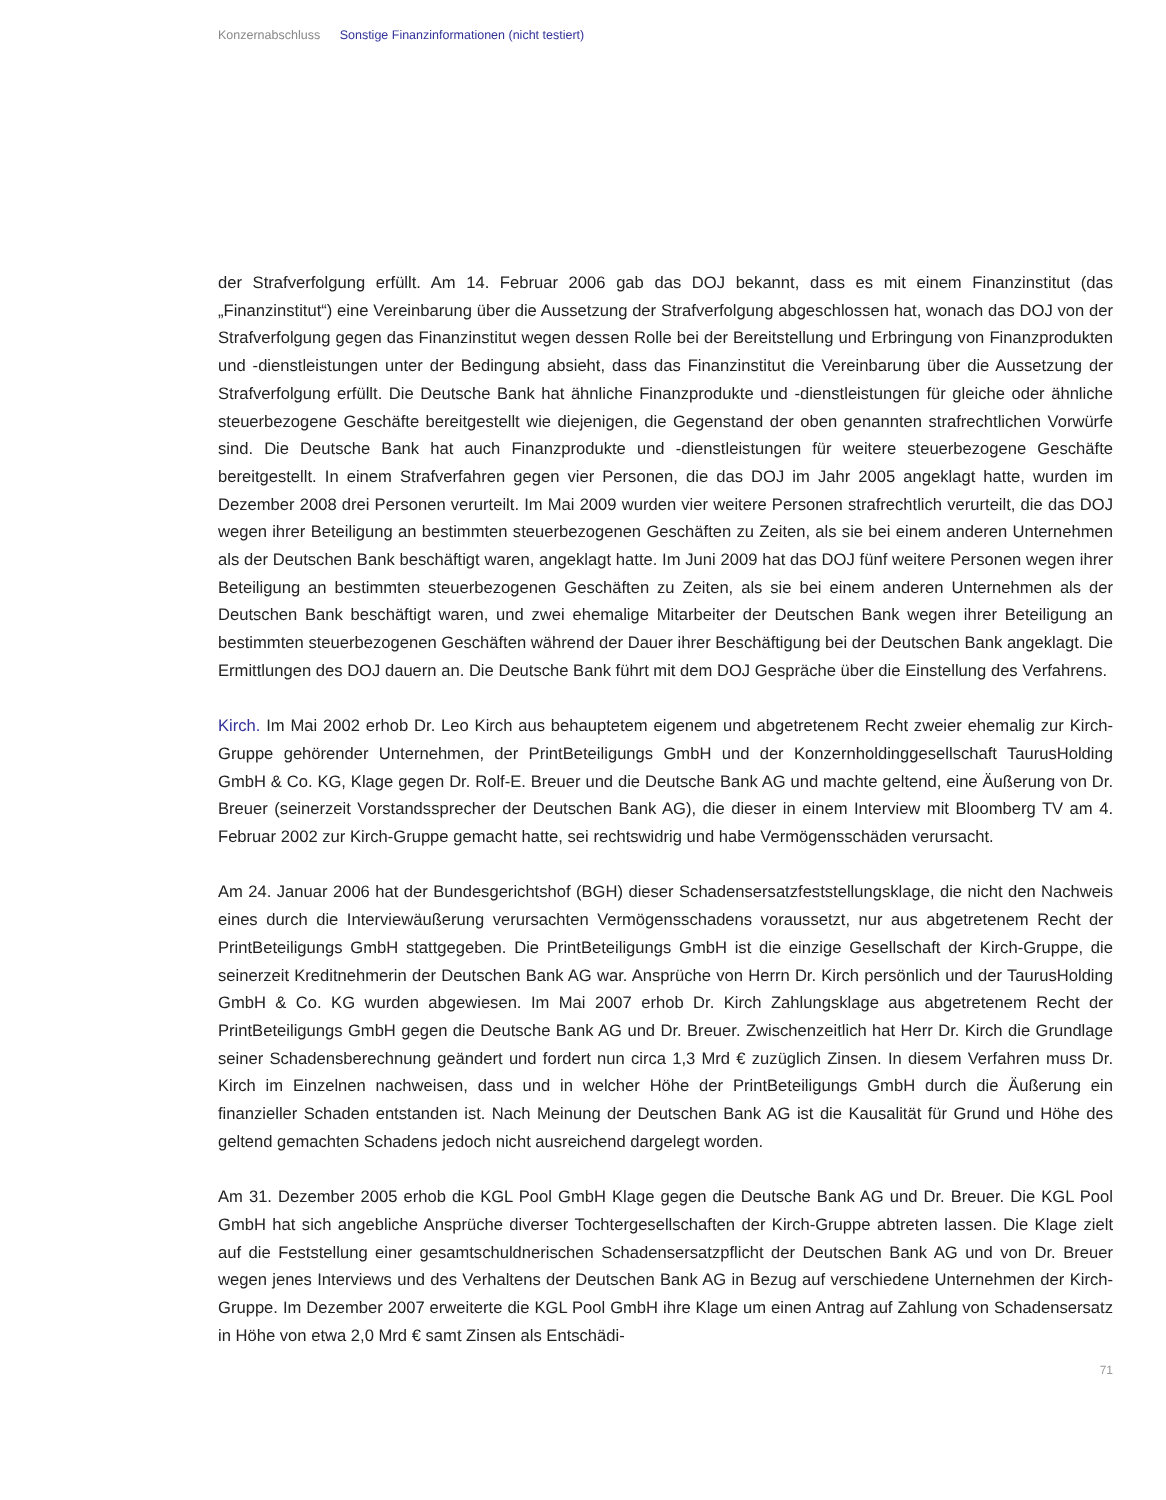Konzernabschluss Sonstige Finanzinformationen (nicht testiert)
der Strafverfolgung erfüllt. Am 14. Februar 2006 gab das DOJ bekannt, dass es mit einem Finanzinstitut (das „Finanzinstitut“) eine Vereinbarung über die Aussetzung der Strafverfolgung abgeschlossen hat, wonach das DOJ von der Strafverfolgung gegen das Finanzinstitut wegen dessen Rolle bei der Bereitstellung und Erbringung von Finanzprodukten und -dienstleistungen unter der Bedingung absieht, dass das Finanzinstitut die Vereinbarung über die Aussetzung der Strafverfolgung erfüllt. Die Deutsche Bank hat ähnliche Finanzprodukte und -dienstleistungen für gleiche oder ähnliche steuerbezogene Geschäfte bereitgestellt wie diejenigen, die Gegenstand der oben genannten strafrechtlichen Vorwürfe sind. Die Deutsche Bank hat auch Finanzprodukte und -dienstleistungen für weitere steuerbezogene Geschäfte bereitgestellt. In einem Strafverfahren gegen vier Personen, die das DOJ im Jahr 2005 angeklagt hatte, wurden im Dezember 2008 drei Personen verurteilt. Im Mai 2009 wurden vier weitere Personen strafrechtlich verurteilt, die das DOJ wegen ihrer Beteiligung an bestimmten steuerbezogenen Geschäften zu Zeiten, als sie bei einem anderen Unternehmen als der Deutschen Bank beschäftigt waren, angeklagt hatte. Im Juni 2009 hat das DOJ fünf weitere Personen wegen ihrer Beteiligung an bestimmten steuerbezogenen Geschäften zu Zeiten, als sie bei einem anderen Unternehmen als der Deutschen Bank beschäftigt waren, und zwei ehemalige Mitarbeiter der Deutschen Bank wegen ihrer Beteiligung an bestimmten steuerbezogenen Geschäften während der Dauer ihrer Beschäftigung bei der Deutschen Bank angeklagt. Die Ermittlungen des DOJ dauern an. Die Deutsche Bank führt mit dem DOJ Gespräche über die Einstellung des Verfahrens.
Kirch. Im Mai 2002 erhob Dr. Leo Kirch aus behauptetem eigenem und abgetretenem Recht zweier ehemalig zur Kirch-Gruppe gehörender Unternehmen, der PrintBeteiligungs GmbH und der Konzernholdinggesellschaft TaurusHolding GmbH & Co. KG, Klage gegen Dr. Rolf-E. Breuer und die Deutsche Bank AG und machte geltend, eine Äußerung von Dr. Breuer (seinerzeit Vorstandssprecher der Deutschen Bank AG), die dieser in einem Interview mit Bloomberg TV am 4. Februar 2002 zur Kirch-Gruppe gemacht hatte, sei rechtswidrig und habe Vermögensschäden verursacht.
Am 24. Januar 2006 hat der Bundesgerichtshof (BGH) dieser Schadensersatzfeststellungsklage, die nicht den Nachweis eines durch die Interviewäußerung verursachten Vermögensschadens voraussetzt, nur aus abgetretenem Recht der PrintBeteiligungs GmbH stattgegeben. Die PrintBeteiligungs GmbH ist die einzige Gesellschaft der Kirch-Gruppe, die seinerzeit Kreditnehmerin der Deutschen Bank AG war. Ansprüche von Herrn Dr. Kirch persönlich und der TaurusHolding GmbH & Co. KG wurden abgewiesen. Im Mai 2007 erhob Dr. Kirch Zahlungsklage aus abgetretenem Recht der PrintBeteiligungs GmbH gegen die Deutsche Bank AG und Dr. Breuer. Zwischenzeitlich hat Herr Dr. Kirch die Grundlage seiner Schadensberechnung geändert und fordert nun circa 1,3 Mrd € zuzüglich Zinsen. In diesem Verfahren muss Dr. Kirch im Einzelnen nachweisen, dass und in welcher Höhe der PrintBeteiligungs GmbH durch die Äußerung ein finanzieller Schaden entstanden ist. Nach Meinung der Deutschen Bank AG ist die Kausalität für Grund und Höhe des geltend gemachten Schadens jedoch nicht ausreichend dargelegt worden.
Am 31. Dezember 2005 erhob die KGL Pool GmbH Klage gegen die Deutsche Bank AG und Dr. Breuer. Die KGL Pool GmbH hat sich angebliche Ansprüche diverser Tochtergesellschaften der Kirch-Gruppe abtreten lassen. Die Klage zielt auf die Feststellung einer gesamtschuldnerischen Schadensersatzpflicht der Deutschen Bank AG und von Dr. Breuer wegen jenes Interviews und des Verhaltens der Deutschen Bank AG in Bezug auf verschiedene Unternehmen der Kirch-Gruppe. Im Dezember 2007 erweiterte die KGL Pool GmbH ihre Klage um einen Antrag auf Zahlung von Schadensersatz in Höhe von etwa 2,0 Mrd € samt Zinsen als Entschädi-
71